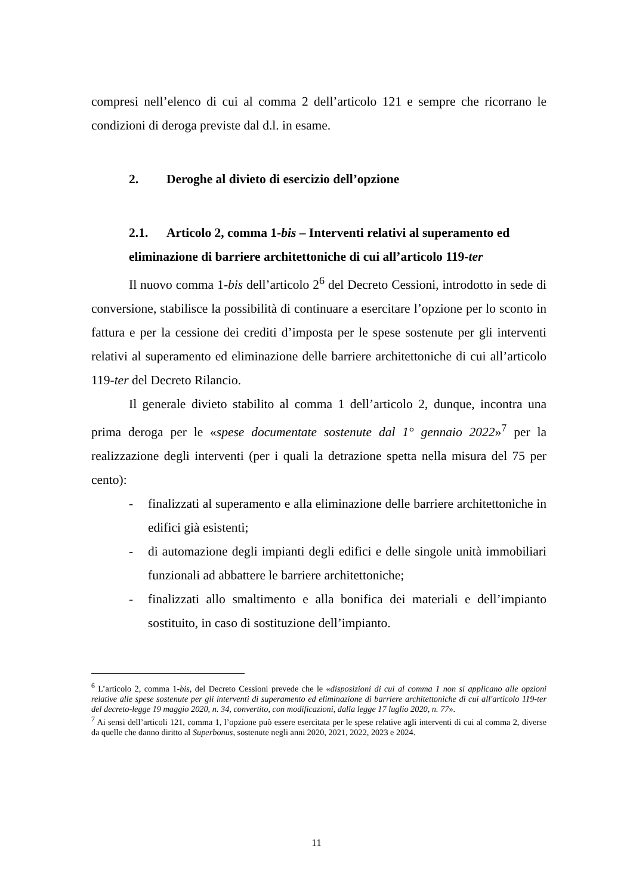compresi nell’elenco di cui al comma 2 dell’articolo 121 e sempre che ricorrano le condizioni di deroga previste dal d.l. in esame.
2. Deroghe al divieto di esercizio dell’opzione
2.1. Articolo 2, comma 1-bis – Interventi relativi al superamento ed
eliminazione di barriere architettoniche di cui all’articolo 119-ter
Il nuovo comma 1-bis dell’articolo 2<sup>6</sup> del Decreto Cessioni, introdotto in sede di conversione, stabilisce la possibilità di continuare a esercitare l’opzione per lo sconto in fattura e per la cessione dei crediti d’imposta per le spese sostenute per gli interventi relativi al superamento ed eliminazione delle barriere architettoniche di cui all’articolo 119-ter del Decreto Rilancio.
Il generale divieto stabilito al comma 1 dell’articolo 2, dunque, incontra una prima deroga per le «spese documentate sostenute dal 1° gennaio 2022»<sup>7</sup> per la realizzazione degli interventi (per i quali la detrazione spetta nella misura del 75 per cento):
- finalizzati al superamento e alla eliminazione delle barriere architettoniche in edifici già esistenti;
- di automazione degli impianti degli edifici e delle singole unità immobiliari funzionali ad abbattere le barriere architettoniche;
- finalizzati allo smaltimento e alla bonifica dei materiali e dell’impianto sostituito, in caso di sostituzione dell’impianto.
<sup>6</sup> L’articolo 2, comma 1-bis, del Decreto Cessioni prevede che le «disposizioni di cui al comma 1 non si applicano alle opzioni relative alle spese sostenute per gli interventi di superamento ed eliminazione di barriere architettoniche di cui all'articolo 119-ter del decreto-legge 19 maggio 2020, n. 34, convertito, con modificazioni, dalla legge 17 luglio 2020, n. 77».
<sup>7</sup> Ai sensi dell’articoli 121, comma 1, l’opzione può essere esercitata per le spese relative agli interventi di cui al comma 2, diverse da quelle che danno diritto al Superbonus, sostenute negli anni 2020, 2021, 2022, 2023 e 2024.
11